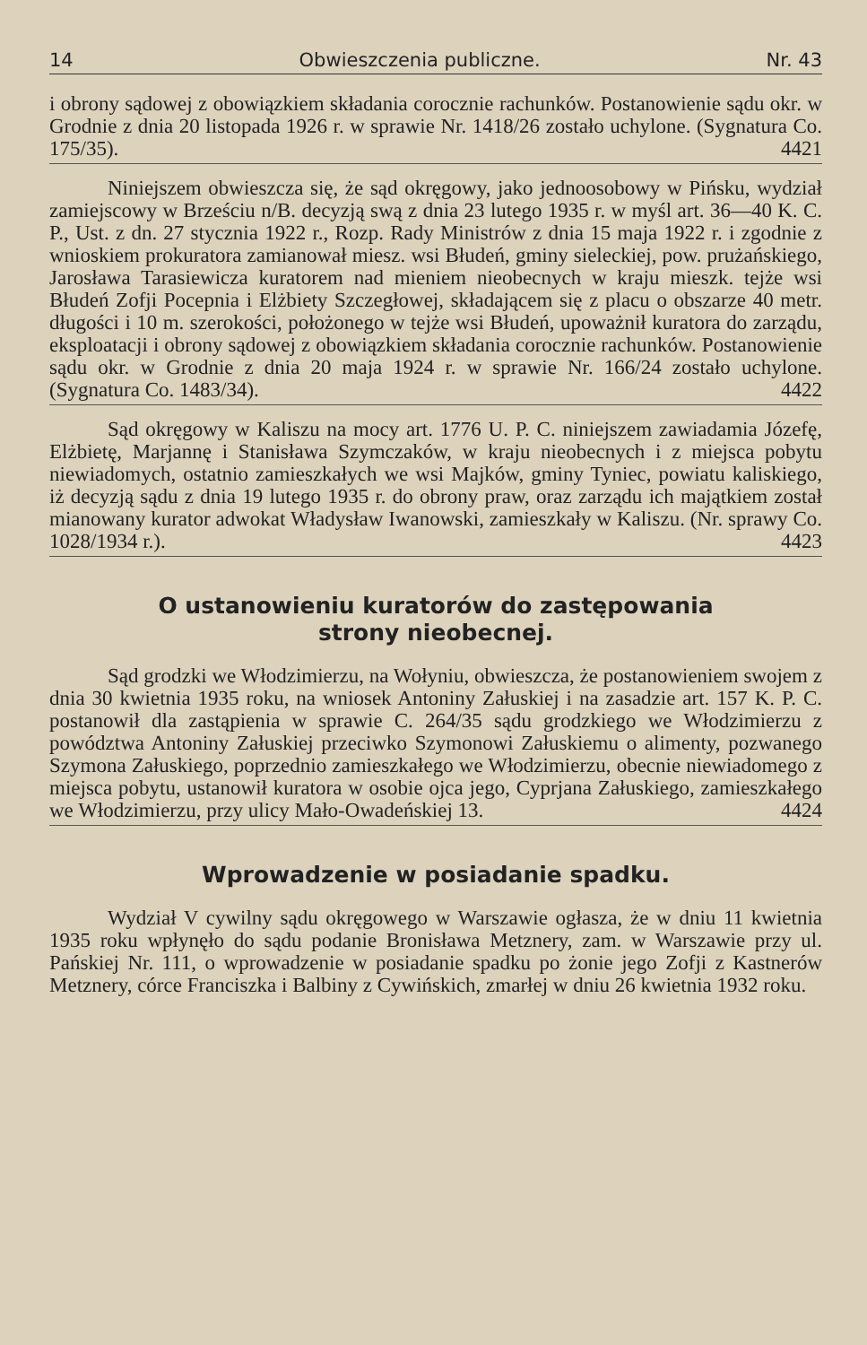14 Obwieszczenia publiczne. Nr. 43
i obrony sądowej z obowiązkiem składania corocznie rachunków. Postanowienie sądu okr. w Grodnie z dnia 20 listopada 1926 r. w sprawie Nr. 1418/26 zostało uchylone. (Sygnatura Co. 175/35). 4421
Niniejszem obwieszcza się, że sąd okręgowy, jako jednoosobowy w Pińsku, wydział zamiejscowy w Brześciu n/B. decyzją swą z dnia 23 lutego 1935 r. w myśl art. 36—40 K. C. P., Ust. z dn. 27 stycznia 1922 r., Rozp. Rady Ministrów z dnia 15 maja 1922 r. i zgodnie z wnioskiem prokuratora zamianował miesz. wsi Błudeń, gminy sieleckiej, pow. prużańskiego, Jarosława Tarasiewicza kuratorem nad mieniem nieobecnych w kraju mieszk. tejże wsi Błudeń Zofji Pocepnia i Elżbiety Szczegłowej, składającem się z placu o obszarze 40 metr. długości i 10 m. szerokości, położonego w tejże wsi Błudeń, upoważnił kuratora do zarządu, eksploatacji i obrony sądowej z obowiązkiem składania corocznie rachunków. Postanowienie sądu okr. w Grodnie z dnia 20 maja 1924 r. w sprawie Nr. 166/24 zostało uchylone. (Sygnatura Co. 1483/34). 4422
Sąd okręgowy w Kaliszu na mocy art. 1776 U. P. C. niniejszem zawiadamia Józefę, Elżbietę, Marjannę i Stanisława Szymczaków, w kraju nieobecnych i z miejsca pobytu niewiadomych, ostatnio zamieszkałych we wsi Majków, gminy Tyniec, powiatu kaliskiego, iż decyzją sądu z dnia 19 lutego 1935 r. do obrony praw, oraz zarządu ich majątkiem został mianowany kurator adwokat Władysław Iwanowski, zamieszkały w Kaliszu. (Nr. sprawy Co. 1028/1934 r.). 4423
O ustanowieniu kuratorów do zastępowania
strony nieobecnej.
Sąd grodzki we Włodzimierzu, na Wołyniu, obwieszcza, że postanowieniem swojem z dnia 30 kwietnia 1935 roku, na wniosek Antoniny Załuskiej i na zasadzie art. 157 K. P. C. postanowił dla zastąpienia w sprawie C. 264/35 sądu grodzkiego we Włodzimierzu z powództwa Antoniny Załuskiej przeciwko Szymonowi Załuskiemu o alimenty, pozwanego Szymona Załuskiego, poprzednio zamieszkałego we Włodzimierzu, obecnie niewiadomego z miejsca pobytu, ustanowił kuratora w osobie ojca jego, Cyprjana Załuskiego, zamieszkałego we Włodzimierzu, przy ulicy Mało-Owadeńskiej 13. 4424
Wprowadzenie w posiadanie spadku.
Wydział V cywilny sądu okręgowego w Warszawie ogłasza, że w dniu 11 kwietnia 1935 roku wpłynęło do sądu podanie Bronisława Metznery, zam. w Warszawie przy ul. Pańskiej Nr. 111, o wprowadzenie w posiadanie spadku po żonie jego Zofji z Kastnerów Metznery, córce Franciszka i Balbiny z Cywińskich, zmarłej w dniu 26 kwietnia 1932 roku.